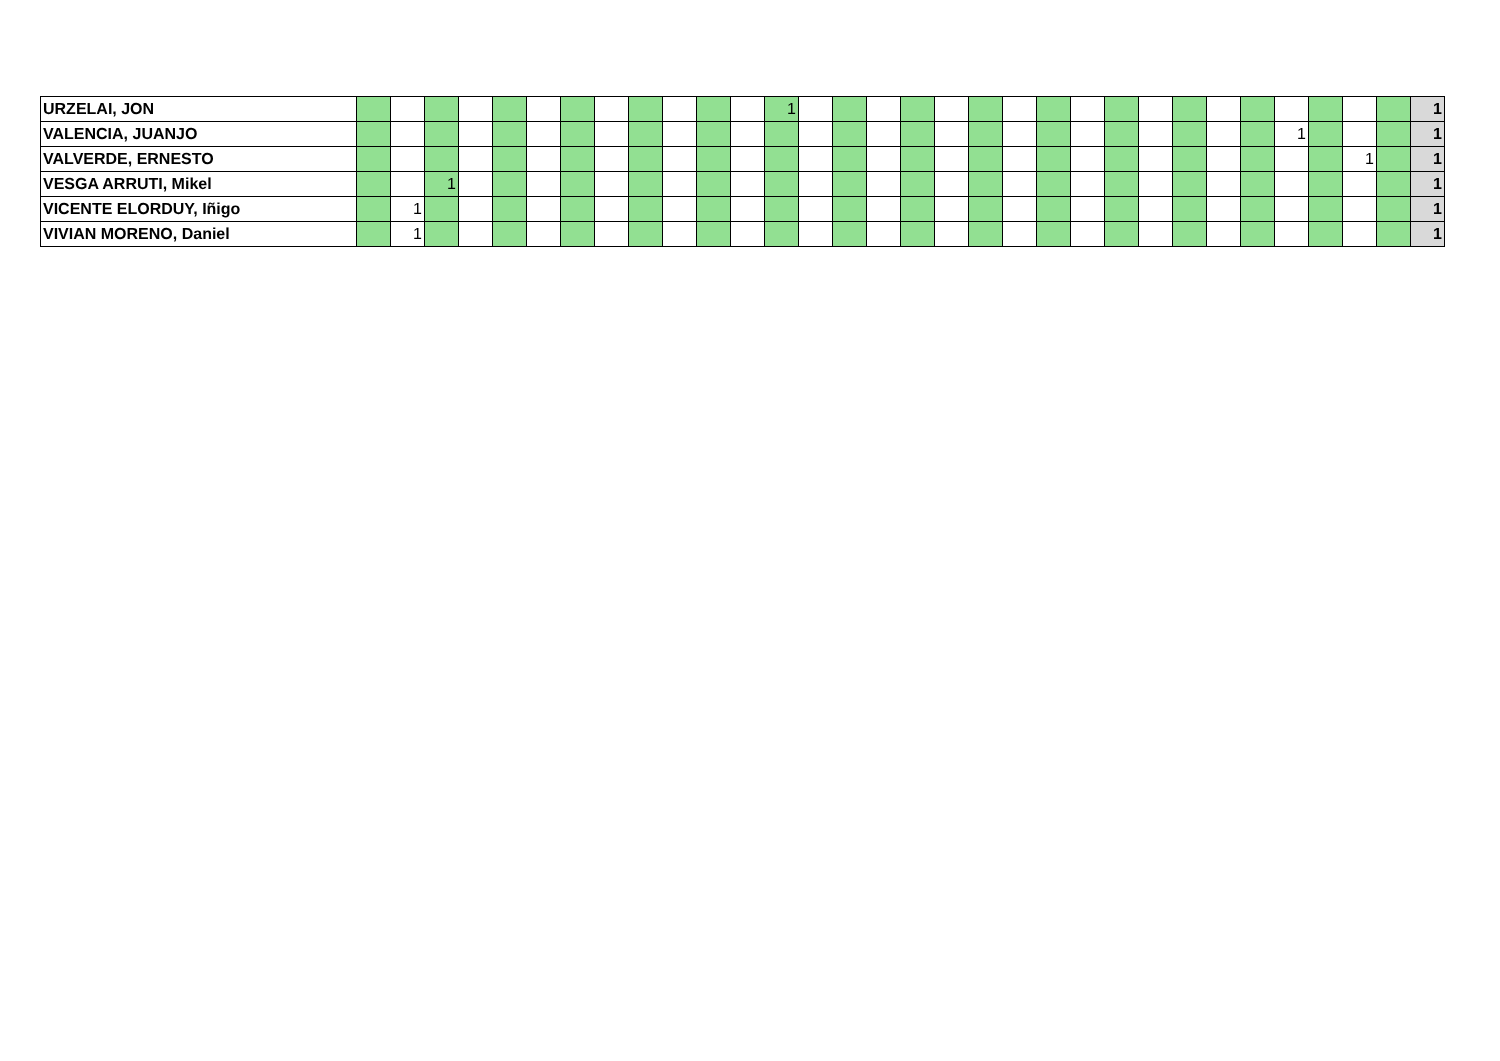| URZELAI, JON | | | | | | | | | | | | | 1 | | | | | | | | | | | | | | | | | | | 1 |
| VALENCIA, JUANJO | | | | | | | | | | | | | | | | | | | | | | | | | | | | 1 | | | | 1 |
| VALVERDE, ERNESTO | | | | | | | | | | | | | | | | | | | | | | | | | | | | | | 1 | | 1 |
| VESGA ARRUTI, Mikel | | | 1 | | | | | | | | | | | | | | | | | | | | | | | | | | | | | 1 |
| VICENTE ELORDUY, Iñigo | | 1 | | | | | | | | | | | | | | | | | | | | | | | | | | | | | | 1 |
| VIVIAN MORENO, Daniel | | 1 | | | | | | | | | | | | | | | | | | | | | | | | | | | | | | 1 |